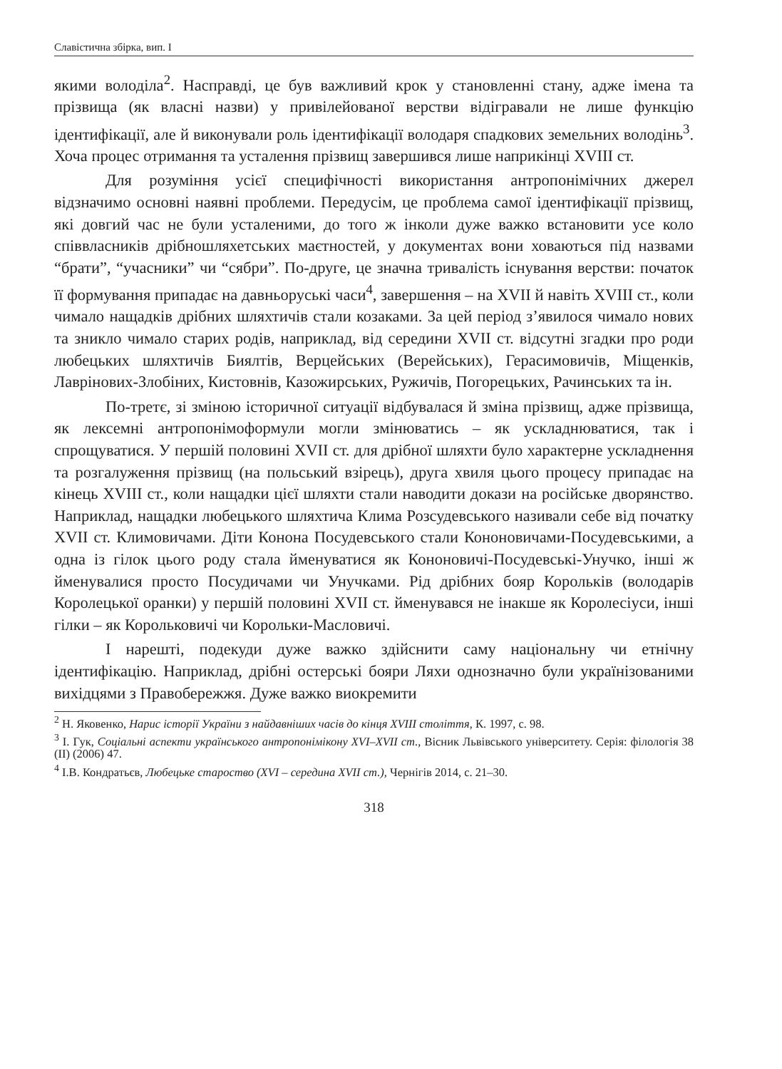Славістична збірка, вип. І
якими володіла<sup>2</sup>. Насправді, це був важливий крок у становленні стану, адже імена та прізвища (як власні назви) у привілейованої верстви відігравали не лише функцію ідентифікації, але й виконували роль ідентифікації володаря спадкових земельних володінь<sup>3</sup>. Хоча процес отримання та усталення прізвищ завершився лише наприкінці XVIII ст.
Для розуміння усієї специфічності використання антропонімічних джерел відзначимо основні наявні проблеми. Передусім, це проблема самої ідентифікації прізвищ, які довгий час не були усталеними, до того ж інколи дуже важко встановити усе коло співвласників дрібношляхетських маєтностей, у документах вони ховаються під назвами “брати”, “учасники” чи “сябри”. По-друге, це значна тривалість існування верстви: початок її формування припадає на давньоруські часи<sup>4</sup>, завершення – на XVII й навіть XVIII ст., коли чимало нащадків дрібних шляхтичів стали козаками. За цей період з’явилося чимало нових та зникло чимало старих родів, наприклад, від середини XVII ст. відсутні згадки про роди любецьких шляхтичів Биялтів, Верцейських (Верейських), Герасимовичів, Міщенків, Лаврінових-Злобіних, Кистовнів, Казожирських, Ружичів, Погорецьких, Рачинських та ін.
По-третє, зі зміною історичної ситуації відбувалася й зміна прізвищ, адже прізвища, як лексемні антропонімоформули могли змінюватись – як ускладнюватися, так і спрощуватися. У першій половині XVII ст. для дрібної шляхти було характерне ускладнення та розгалуження прізвищ (на польський взірець), друга хвиля цього процесу припадає на кінець XVIII ст., коли нащадки цієї шляхти стали наводити докази на російське дворянство. Наприклад, нащадки любецького шляхтича Клима Розсудевського називали себе від початку XVII ст. Климовичами. Діти Конона Посудевського стали Кононовичами-Посудевськими, а одна із гілок цього роду стала йменуватися як Кононовичі-Посудевські-Унучко, інші ж йменувалися просто Посудичами чи Унучками. Рід дрібних бояр Корольків (володарів Королецької оранки) у першій половині XVII ст. йменувався не інакше як Королесіуси, інші гілки – як Корольковичі чи Корольки-Масловичі.
І нарешті, подекуди дуже важко здійснити саму національну чи етнічну ідентифікацію. Наприклад, дрібні остерські бояри Ляхи однозначно були українізованими вихідцями з Правобережжя. Дуже важко виокремити
<sup>2</sup> Н. Яковенко, Нарис історії України з найдавніших часів до кінця XVIII століття, К. 1997, с. 98.
<sup>3</sup> І. Гук, Соціальні аспекти українського антропонімікону XVI–XVII ст., Вісник Львівського університету. Серія: філологія 38 (II) (2006) 47.
<sup>4</sup> І.В. Кондратьєв, Любецьке староство (XVI – середина XVII ст.), Чернігів 2014, с. 21–30.
318